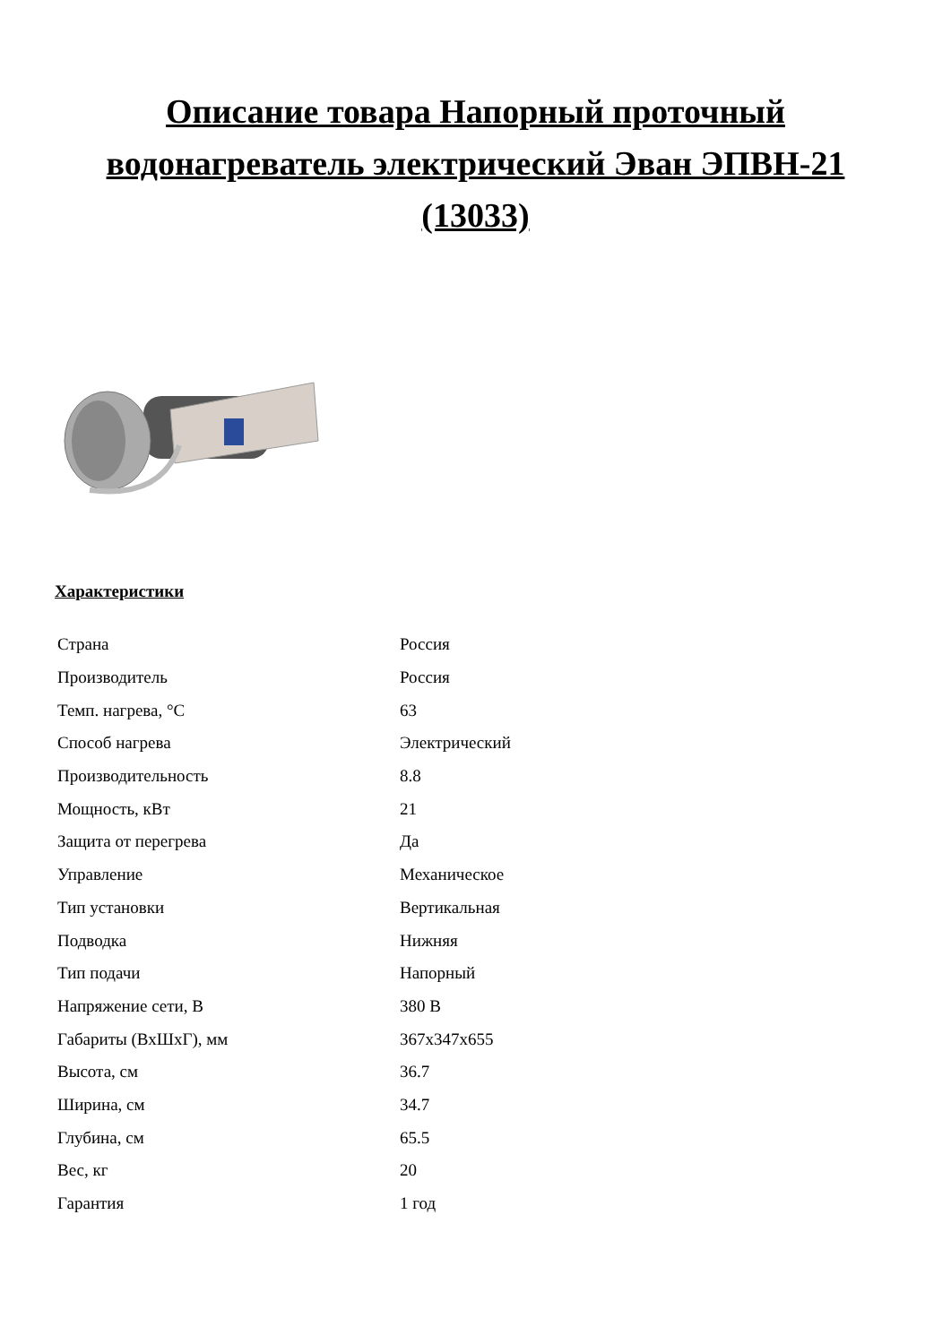Описание товара Напорный проточный водонагреватель электрический Эван ЭПВН-21 (13033)
Характеристики
| Страна | Россия |
| Производитель | Россия |
| Темп. нагрева, °C | 63 |
| Способ нагрева | Электрический |
| Производительность | 8.8 |
| Мощность, кВт | 21 |
| Защита от перегрева | Да |
| Управление | Механическое |
| Тип установки | Вертикальная |
| Подводка | Нижняя |
| Тип подачи | Напорный |
| Напряжение сети, В | 380 В |
| Габариты (ВхШхГ), мм | 367x347x655 |
| Высота, см | 36.7 |
| Ширина, см | 34.7 |
| Глубина, см | 65.5 |
| Вес, кг | 20 |
| Гарантия | 1 год |